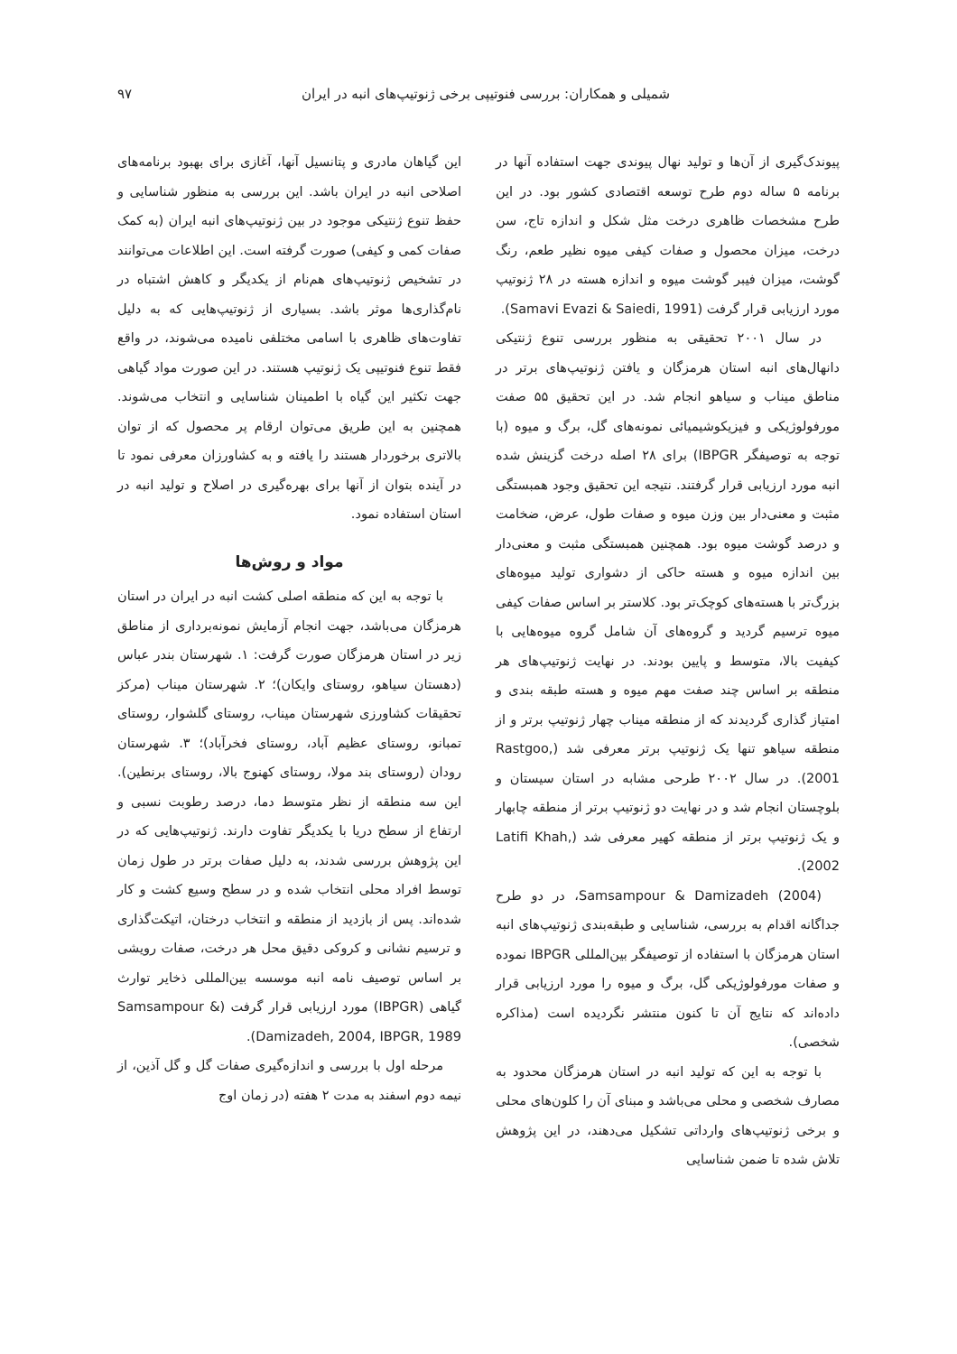شمیلی و همکاران: بررسی فنوتیپی برخی ژنوتیپ‌های انبه در ایران ۹۷
پیوندک‌گیری از آن‌ها و تولید نهال پیوندی جهت استفاده آنها در برنامه ۵ ساله دوم طرح توسعه اقتصادی کشور بود. در این طرح مشخصات ظاهری درخت مثل شکل و اندازه تاج، سن درخت، میزان محصول و صفات کیفی میوه نظیر طعم، رنگ گوشت، میزان فیبر گوشت میوه و اندازه هسته در ۲۸ ژنوتیپ مورد ارزیابی قرار گرفت (Samavi Evazi & Saiedi, 1991).
در سال ۲۰۰۱ تحقیقی به منظور بررسی تنوع ژنتیکی دانهال‌های انبه استان هرمزگان و یافتن ژنوتیپ‌های برتر در مناطق میناب و سیاهو انجام شد. در این تحقیق ۵۵ صفت مورفولوژیکی و فیزیکوشیمیائی نمونه‌های گل، برگ و میوه (با توجه به توصیفگر IBPGR) برای ۲۸ اصله درخت گزینش شده انبه مورد ارزیابی قرار گرفتند. نتیجه این تحقیق وجود همبستگی مثبت و معنی‌دار بین وزن میوه و صفات طول، عرض، ضخامت و درصد گوشت میوه بود. همچنین همبستگی مثبت و معنی‌دار بین اندازه میوه و هسته حاکی از دشواری تولید میوه‌های بزرگ‌تر با هسته‌های کوچک‌تر بود. کلاستر بر اساس صفات کیفی میوه ترسیم گردید و گروه‌های آن شامل گروه میوه‌هایی با کیفیت بالا، متوسط و پایین بودند. در نهایت ژنوتیپ‌های هر منطقه بر اساس چند صفت مهم میوه و هسته طبقه بندی و امتیاز گذاری گردیدند که از منطقه میناب چهار ژنوتیپ برتر و از منطقه سیاهو تنها یک ژنوتیپ برتر معرفی شد (Rastgoo, 2001). در سال ۲۰۰۲ طرحی مشابه در استان سیستان و بلوچستان انجام شد و در نهایت دو ژنوتیپ برتر از منطقه چابهار و یک ژنوتیپ برتر از منطقه کهیر معرفی شد (Latifi Khah, 2002).
Samsampour & Damizadeh (2004)، در دو طرح جداگانه اقدام به بررسی، شناسایی و طبقه‌بندی ژنوتیپ‌های انبه استان هرمزگان با استفاده از توصیفگر بین‌المللی IBPGR نموده و صفات مورفولوژیکی گل، برگ و میوه را مورد ارزیابی قرار داده‌اند که نتایج آن تا کنون منتشر نگردیده است (مذاکره شخصی).
با توجه به این که تولید انبه در استان هرمزگان محدود به مصارف شخصی و محلی می‌باشد و مبنای آن را کلون‌های محلی و برخی ژنوتیپ‌های وارداتی تشکیل می‌دهند، در این پژوهش تلاش شده تا ضمن شناسایی
این گیاهان مادری و پتانسیل آنها، آغازی برای بهبود برنامه‌های اصلاحی انبه در ایران باشد. این بررسی به منظور شناسایی و حفظ تنوع ژنتیکی موجود در بین ژنوتیپ‌های انبه ایران (به کمک صفات کمی و کیفی) صورت گرفته است. این اطلاعات می‌توانند در تشخیص ژنوتیپ‌های هم‌نام از یکدیگر و کاهش اشتباه در نام‌گذاری‌ها موثر باشد. بسیاری از ژنوتیپ‌هایی که به دلیل تفاوت‌های ظاهری با اسامی مختلفی نامیده می‌شوند، در واقع فقط تنوع فنوتیپی یک ژنوتیپ هستند. در این صورت مواد گیاهی جهت تکثیر این گیاه با اطمینان شناسایی و انتخاب می‌شوند. همچنین به این طریق می‌توان ارقام پر محصول که از توان بالاتری برخوردار هستند را یافته و به کشاورزان معرفی نمود تا در آینده بتوان از آنها برای بهره‌گیری در اصلاح و تولید انبه در استان استفاده نمود.
مواد و روش‌ها
با توجه به این که منطقه اصلی کشت انبه در ایران در استان هرمزگان می‌باشد، جهت انجام آزمایش نمونه‌برداری از مناطق زیر در استان هرمزگان صورت گرفت: ۱. شهرستان بندر عباس (دهستان سیاهو، روستای وایکان)؛ ۲. شهرستان میناب (مرکز تحقیقات کشاورزی شهرستان میناب، روستای گلشوار، روستای تمبانو، روستای عظیم آباد، روستای فخرآباد)؛ ۳. شهرستان رودان (روستای بند مولا، روستای کهنوج بالا، روستای برنطین). این سه منطقه از نظر متوسط دما، درصد رطوبت نسبی و ارتفاع از سطح دریا با یکدیگر تفاوت دارند. ژنوتیپ‌هایی که در این پژوهش بررسی شدند، به دلیل صفات برتر در طول زمان توسط افراد محلی انتخاب شده و در سطح وسیع کشت و کار شده‌اند. پس از بازدید از منطقه و انتخاب درختان، اتیکت‌گذاری و ترسیم نشانی و کروکی دقیق محل هر درخت، صفات رویشی بر اساس توصیف نامه انبه موسسه بین‌المللی ذخایر توارث گیاهی (IBPGR) مورد ارزیابی قرار گرفت (Samsampour & Damizadeh, 2004, IBPGR, 1989).
مرحله اول با بررسی و اندازه‌گیری صفات گل و گل آذین، از نیمه دوم اسفند به مدت ۲ هفته (در زمان اوج